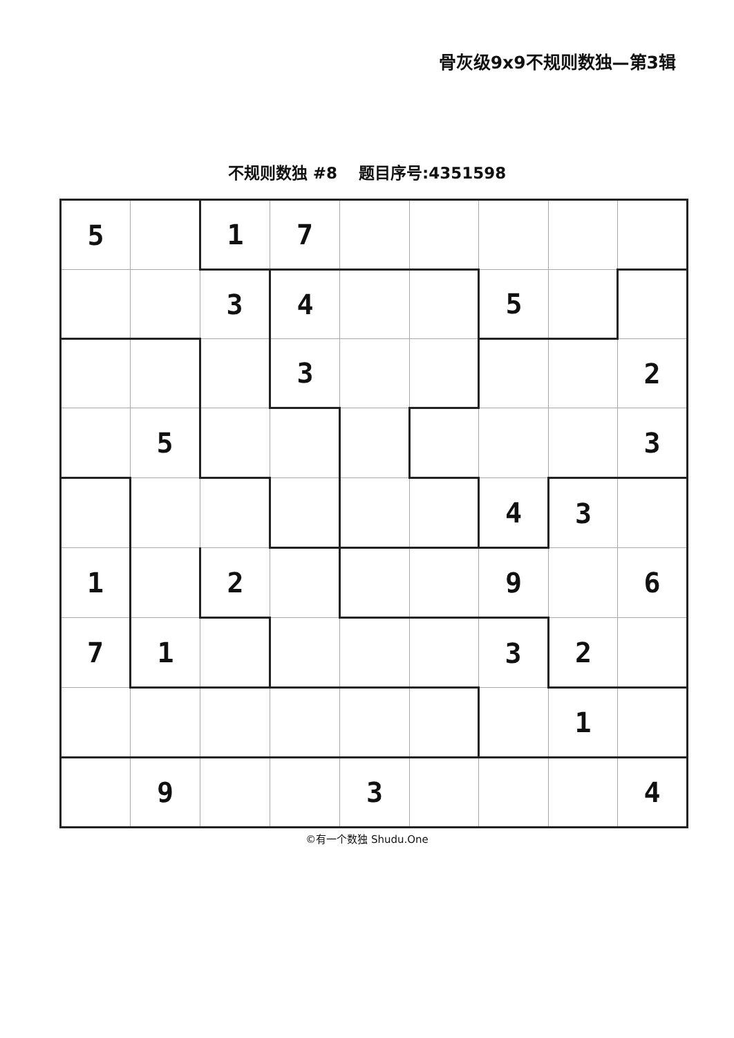骨灰级9x9不规则数独—第3辑
不规则数独 #8　 题目序号:4351598
| 5 | | 1 | 7 | | | | | |
| | | 3 | 4 | | | 5 | | |
| | | | 3 | | | | | 2 |
| | 5 | | | | | | | 3 |
| | | | | | | 4 | 3 | |
| 1 | | 2 | | | | 9 | | 6 |
| 7 | 1 | | | | | 3 | 2 | |
| | | | | | | | 1 | |
| | 9 | | | 3 | | | | 4 |
©有一个数独 Shudu.One